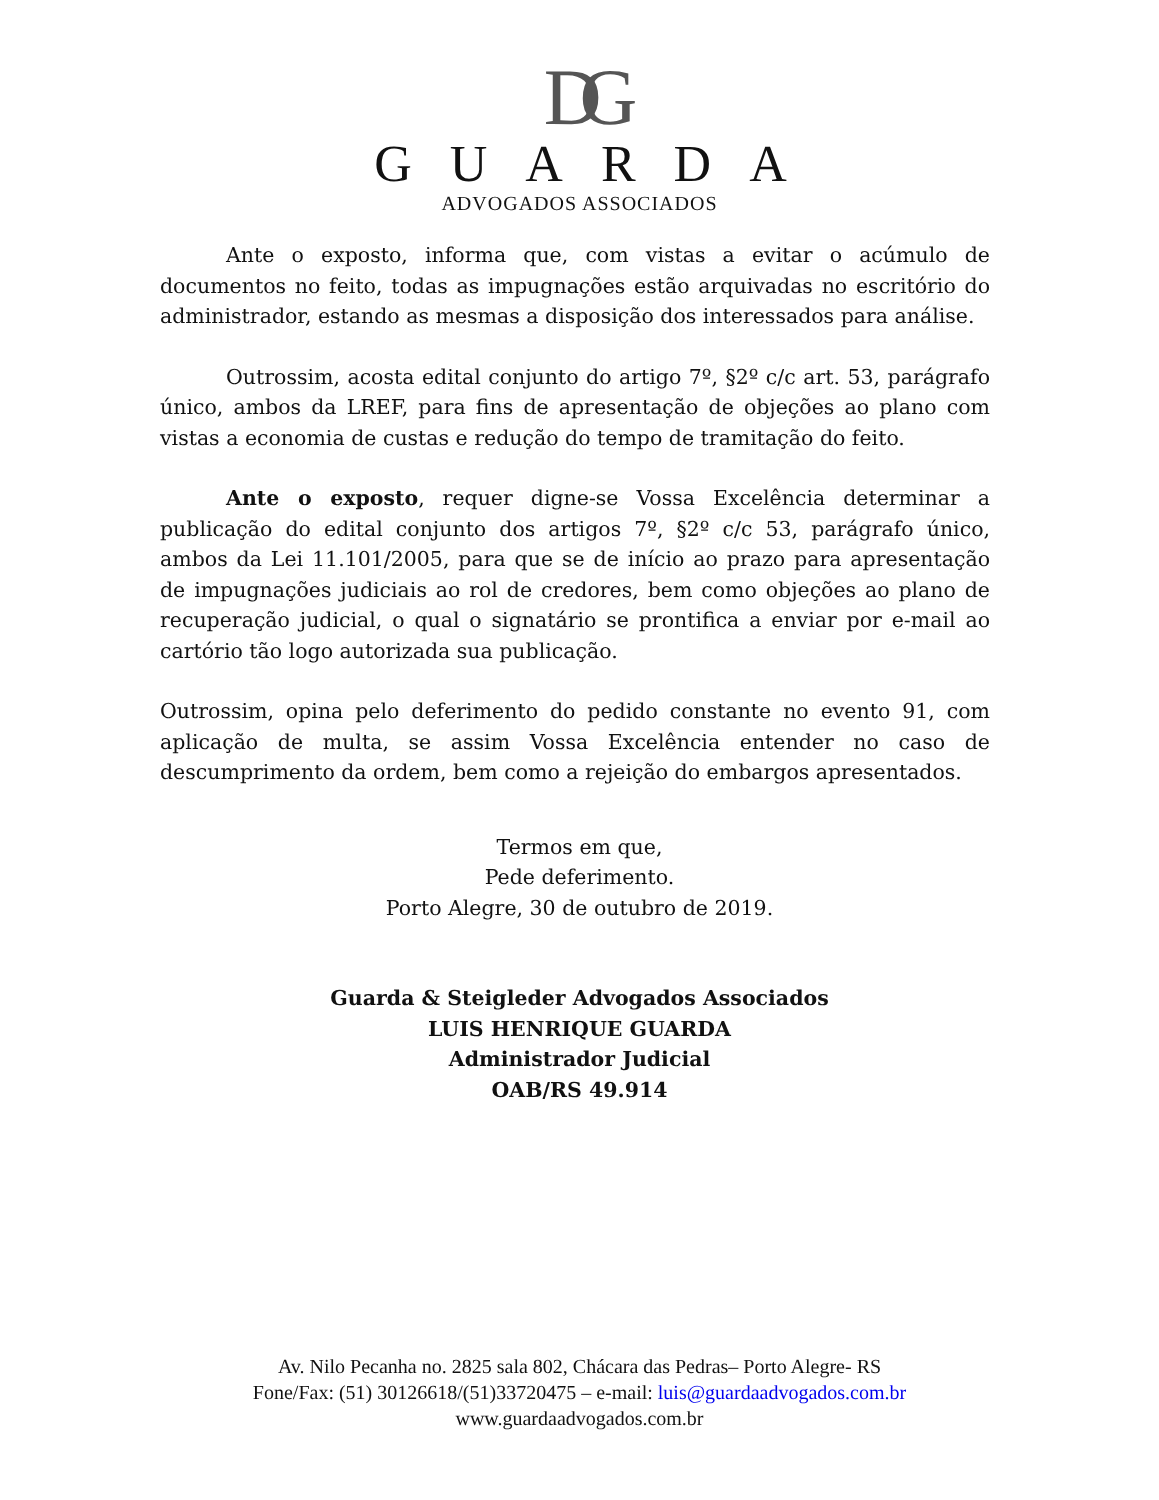DG
GUARDA
ADVOGADOS ASSOCIADOS
Ante o exposto, informa que, com vistas a evitar o acúmulo de documentos no feito, todas as impugnações estão arquivadas no escritório do administrador, estando as mesmas a disposição dos interessados para análise.
Outrossim, acosta edital conjunto do artigo 7º, §2º c/c art. 53, parágrafo único, ambos da LREF, para fins de apresentação de objeções ao plano com vistas a economia de custas e redução do tempo de tramitação do feito.
Ante o exposto, requer digne-se Vossa Excelência determinar a publicação do edital conjunto dos artigos 7º, §2º c/c 53, parágrafo único, ambos da Lei 11.101/2005, para que se de início ao prazo para apresentação de impugnações judiciais ao rol de credores, bem como objeções ao plano de recuperação judicial, o qual o signatário se prontifica a enviar por e-mail ao cartório tão logo autorizada sua publicação.
Outrossim, opina pelo deferimento do pedido constante no evento 91, com aplicação de multa, se assim Vossa Excelência entender no caso de descumprimento da ordem, bem como a rejeição do embargos apresentados.
Termos em que,
Pede deferimento.
Porto Alegre, 30 de outubro de 2019.
Guarda & Steigleder Advogados Associados
LUIS HENRIQUE GUARDA
Administrador Judicial
OAB/RS 49.914
Av. Nilo Pecanha no. 2825 sala 802, Chácara das Pedras– Porto Alegre- RS
Fone/Fax: (51) 30126618/(51)33720475 – e-mail: luis@guardaadvogados.com.br
www.guardaadvogados.com.br